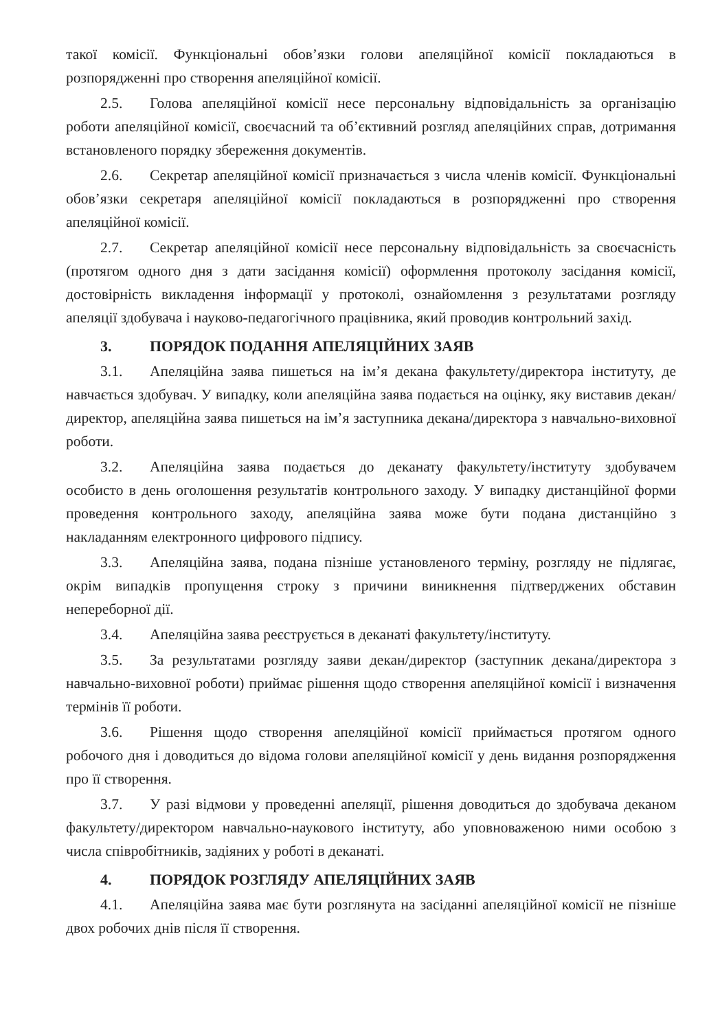такої комісії. Функціональні обов’язки голови апеляційної комісії покладаються в розпорядженні про створення апеляційної комісії.
2.5. Голова апеляційної комісії несе персональну відповідальність за організацію роботи апеляційної комісії, своєчасний та об’єктивний розгляд апеляційних справ, дотримання встановленого порядку збереження документів.
2.6. Секретар апеляційної комісії призначається з числа членів комісії. Функціональні обов’язки секретаря апеляційної комісії покладаються в розпорядженні про створення апеляційної комісії.
2.7. Секретар апеляційної комісії несе персональну відповідальність за своєчасність (протягом одного дня з дати засідання комісії) оформлення протоколу засідання комісії, достовірність викладення інформації у протоколі, ознайомлення з результатами розгляду апеляції здобувача і науково-педагогічного працівника, який проводив контрольний захід.
3. ПОРЯДОК ПОДАННЯ АПЕЛЯЦІЙНИХ ЗАЯВ
3.1. Апеляційна заява пишеться на ім’я декана факультету/директора інституту, де навчається здобувач. У випадку, коли апеляційна заява подається на оцінку, яку виставив декан/директор, апеляційна заява пишеться на ім’я заступника декана/директора з навчально-виховної роботи.
3.2. Апеляційна заява подається до деканату факультету/інституту здобувачем особисто в день оголошення результатів контрольного заходу. У випадку дистанційної форми проведення контрольного заходу, апеляційна заява може бути подана дистанційно з накладанням електронного цифрового підпису.
3.3. Апеляційна заява, подана пізніше установленого терміну, розгляду не підлягає, окрім випадків пропущення строку з причини виникнення підтверджених обставин непереборної дії.
3.4. Апеляційна заява реєструється в деканаті факультету/інституту.
3.5. За результатами розгляду заяви декан/директор (заступник декана/директора з навчально-виховної роботи) приймає рішення щодо створення апеляційної комісії і визначення термінів її роботи.
3.6. Рішення щодо створення апеляційної комісії приймається протягом одного робочого дня і доводиться до відома голови апеляційної комісії у день видання розпорядження про її створення.
3.7. У разі відмови у проведенні апеляції, рішення доводиться до здобувача деканом факультету/директором навчально-наукового інституту, або уповноваженою ними особою з числа співробітників, задіяних у роботі в деканаті.
4. ПОРЯДОК РОЗГЛЯДУ АПЕЛЯЦІЙНИХ ЗАЯВ
4.1. Апеляційна заява має бути розглянута на засіданні апеляційної комісії не пізніше двох робочих днів після її створення.